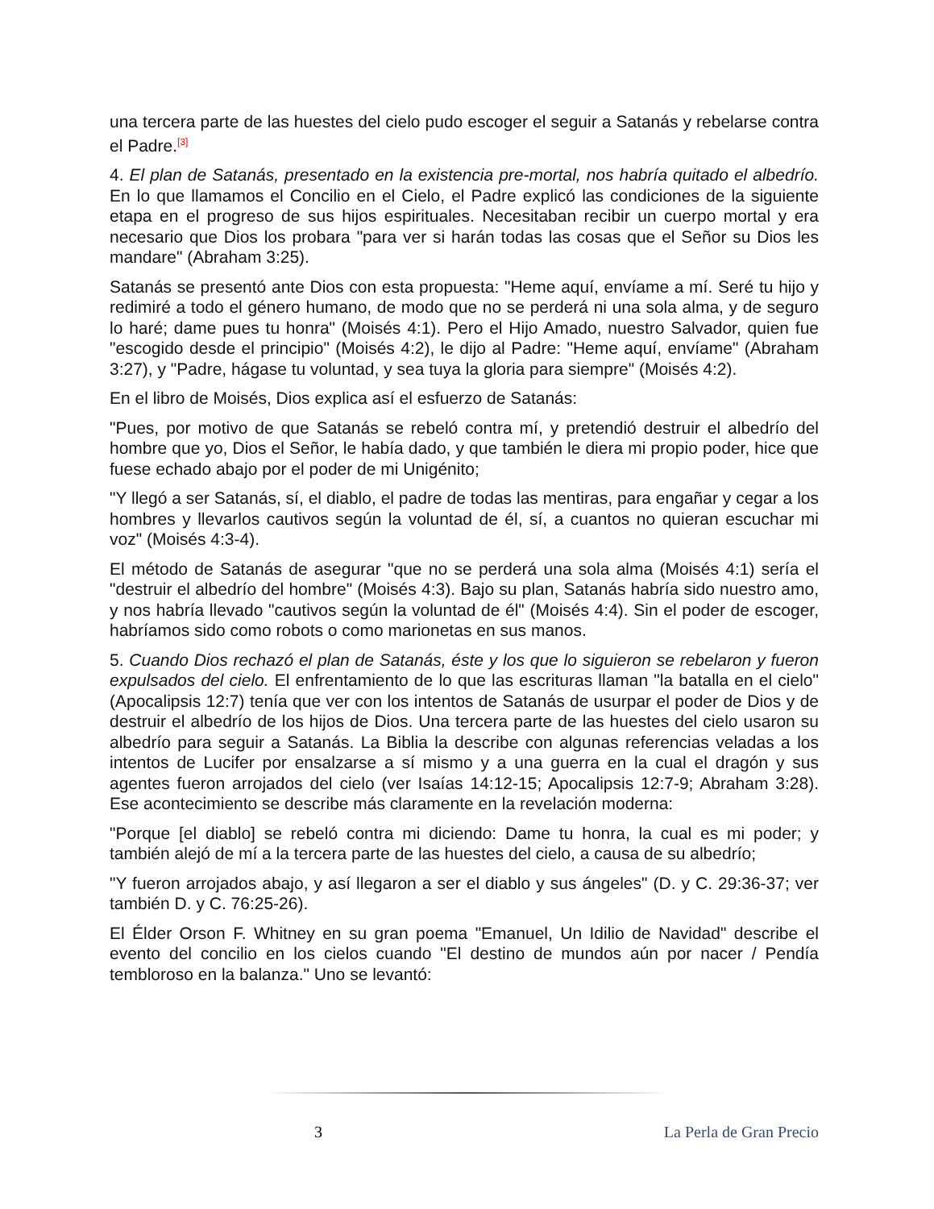una tercera parte de las huestes del cielo pudo escoger el seguir a Satanás y rebelarse contra el Padre.<sup>[3]</sup>
4. El plan de Satanás, presentado en la existencia pre-mortal, nos habría quitado el albedrío. En lo que llamamos el Concilio en el Cielo, el Padre explicó las condiciones de la siguiente etapa en el progreso de sus hijos espirituales. Necesitaban recibir un cuerpo mortal y era necesario que Dios los probara "para ver si harán todas las cosas que el Señor su Dios les mandare" (Abraham 3:25).
Satanás se presentó ante Dios con esta propuesta: "Heme aquí, envíame a mí. Seré tu hijo y redimiré a todo el género humano, de modo que no se perderá ni una sola alma, y de seguro lo haré; dame pues tu honra" (Moisés 4:1). Pero el Hijo Amado, nuestro Salvador, quien fue "escogido desde el principio" (Moisés 4:2), le dijo al Padre: "Heme aquí, envíame" (Abraham 3:27), y "Padre, hágase tu voluntad, y sea tuya la gloria para siempre" (Moisés 4:2).
En el libro de Moisés, Dios explica así el esfuerzo de Satanás:
"Pues, por motivo de que Satanás se rebeló contra mí, y pretendió destruir el albedrío del hombre que yo, Dios el Señor, le había dado, y que también le diera mi propio poder, hice que fuese echado abajo por el poder de mi Unigénito;
"Y llegó a ser Satanás, sí, el diablo, el padre de todas las mentiras, para engañar y cegar a los hombres y llevarlos cautivos según la voluntad de él, sí, a cuantos no quieran escuchar mi voz" (Moisés 4:3-4).
El método de Satanás de asegurar "que no se perderá una sola alma (Moisés 4:1) sería el "destruir el albedrío del hombre" (Moisés 4:3). Bajo su plan, Satanás habría sido nuestro amo, y nos habría llevado "cautivos según la voluntad de él" (Moisés 4:4). Sin el poder de escoger, habríamos sido como robots o como marionetas en sus manos.
5. Cuando Dios rechazó el plan de Satanás, éste y los que lo siguieron se rebelaron y fueron expulsados del cielo. El enfrentamiento de lo que las escrituras llaman "la batalla en el cielo" (Apocalipsis 12:7) tenía que ver con los intentos de Satanás de usurpar el poder de Dios y de destruir el albedrío de los hijos de Dios. Una tercera parte de las huestes del cielo usaron su albedrío para seguir a Satanás. La Biblia la describe con algunas referencias veladas a los intentos de Lucifer por ensalzarse a sí mismo y a una guerra en la cual el dragón y sus agentes fueron arrojados del cielo (ver Isaías 14:12-15; Apocalipsis 12:7-9; Abraham 3:28). Ese acontecimiento se describe más claramente en la revelación moderna:
"Porque [el diablo] se rebeló contra mi diciendo: Dame tu honra, la cual es mi poder; y también alejó de mí a la tercera parte de las huestes del cielo, a causa de su albedrío;
"Y fueron arrojados abajo, y así llegaron a ser el diablo y sus ángeles" (D. y C. 29:36-37; ver también D. y C. 76:25-26).
El Élder Orson F. Whitney en su gran poema "Emanuel, Un Idilio de Navidad" describe el evento del concilio en los cielos cuando "El destino de mundos aún por nacer / Pendía tembloroso en la balanza." Uno se levantó:
3 La Perla de Gran Precio